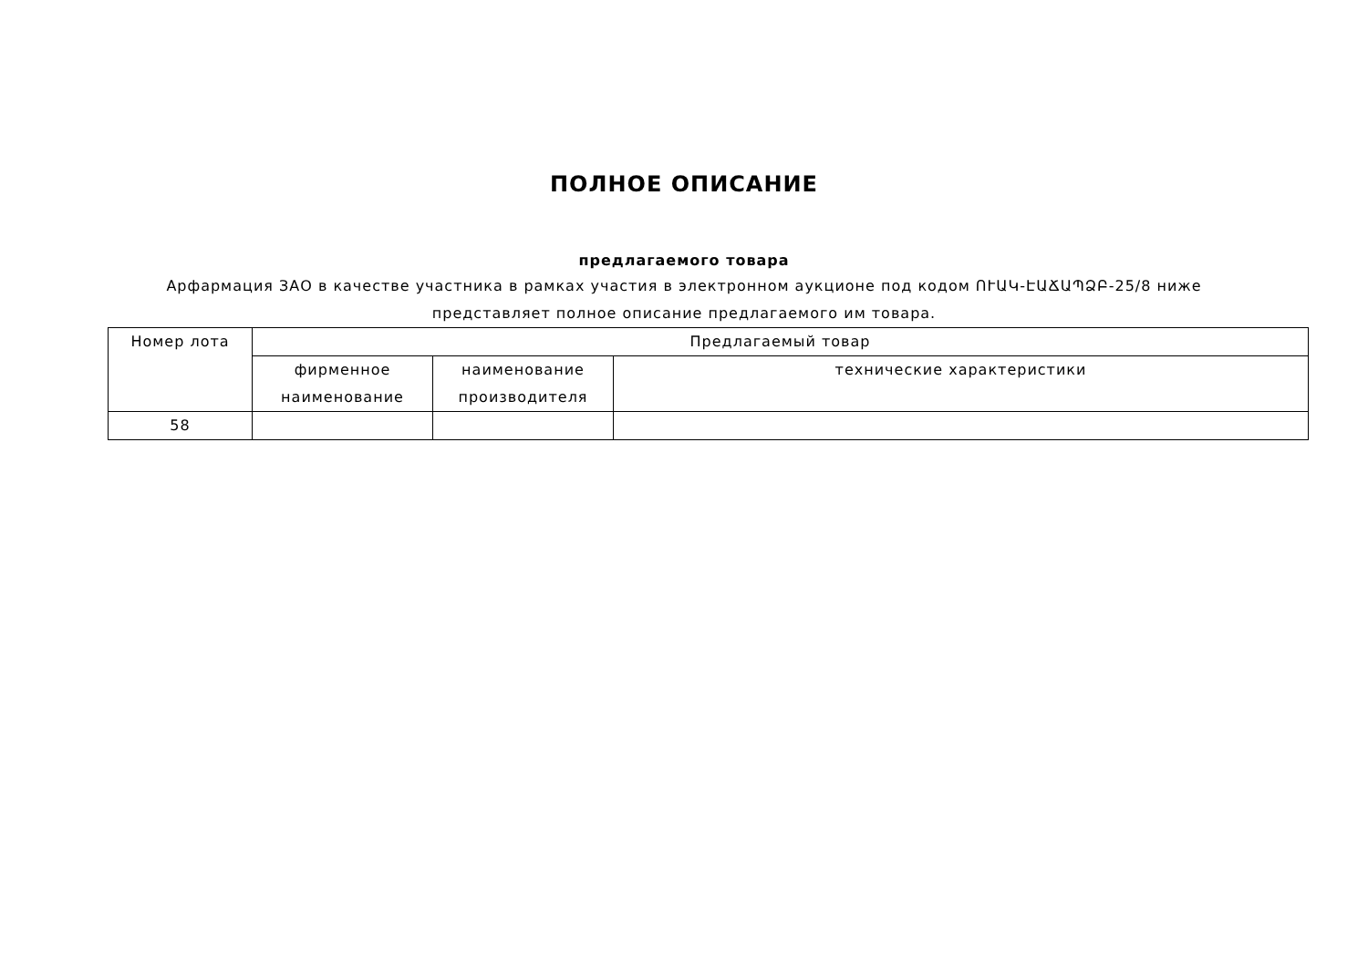ПОЛНОЕ ОПИСАНИЕ
предлагаемого товара
Арфармация ЗАО в качестве участника в рамках участия в электронном аукционе под кодом ՈՒԱԿ-ԷԱՃԱՊՁԲ-25/8 ниже представляет полное описание предлагаемого им товара.
| Номер лота | Предлагаемый товар | | |
| --- | --- | --- | --- |
| | фирменное наименование | наименование производителя | технические характеристики |
| 58 | | | |